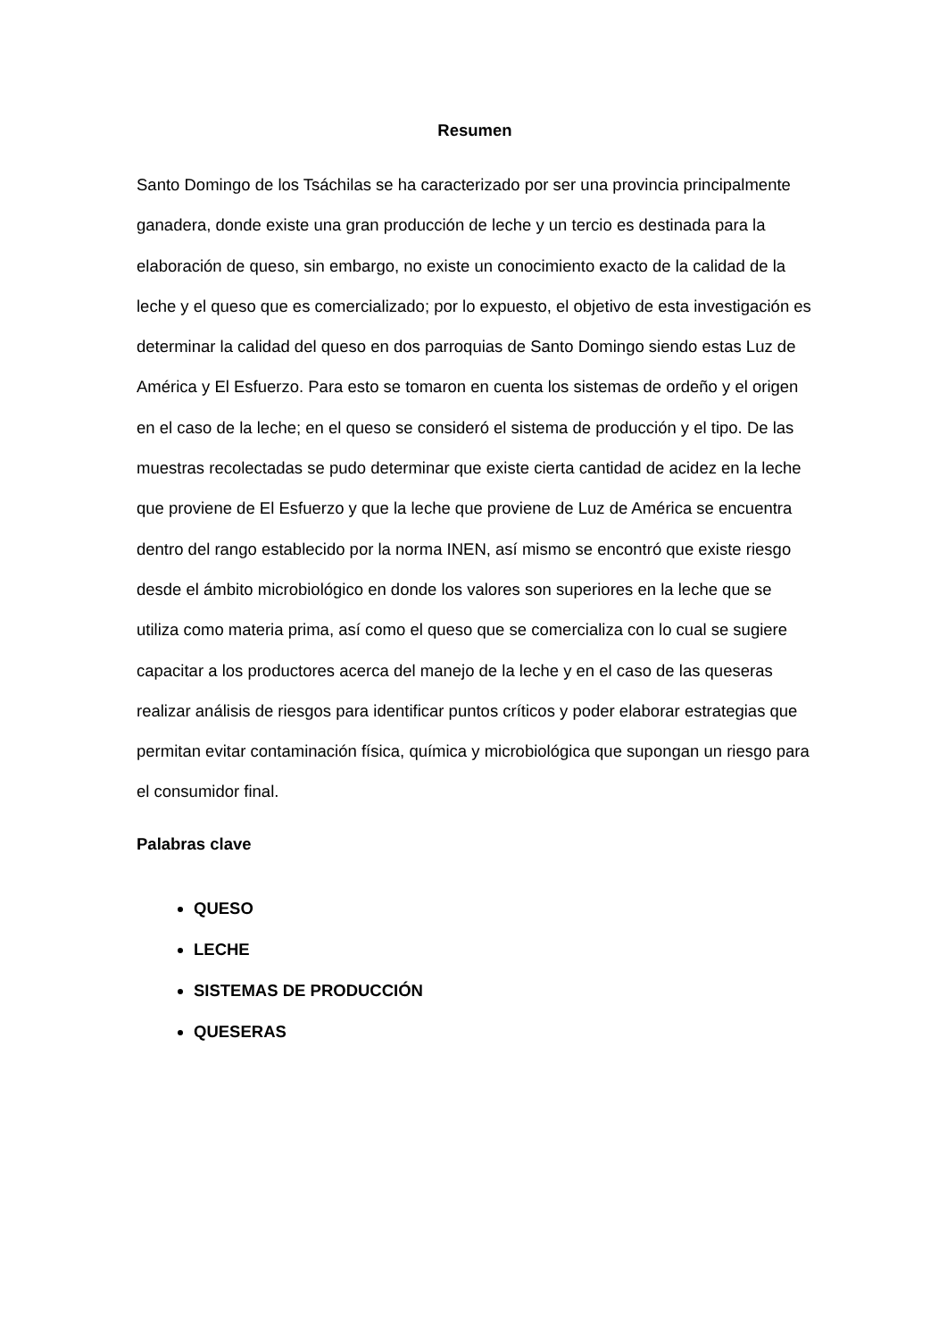Resumen
Santo Domingo de los Tsáchilas se ha caracterizado por ser una provincia principalmente ganadera, donde existe una gran producción de leche y un tercio es destinada para la elaboración de queso, sin embargo, no existe un conocimiento exacto de la calidad de la leche y el queso que es comercializado; por lo expuesto, el objetivo de esta investigación es determinar la calidad del queso en dos parroquias de Santo Domingo siendo estas Luz de América y El Esfuerzo. Para esto se tomaron en cuenta los sistemas de ordeño y el origen en el caso de la leche; en el queso se consideró el sistema de producción y el tipo. De las muestras recolectadas se pudo determinar que existe cierta cantidad de acidez en la leche que proviene de El Esfuerzo y que la leche que proviene de Luz de América se encuentra dentro del rango establecido por la norma INEN, así mismo se encontró que existe riesgo desde el ámbito microbiológico en donde los valores son superiores en la leche que se utiliza como materia prima, así como el queso que se comercializa con lo cual se sugiere capacitar a los productores acerca del manejo de la leche y en el caso de las queseras realizar análisis de riesgos para identificar puntos críticos y poder elaborar estrategias que permitan evitar contaminación física, química y microbiológica que supongan un riesgo para el consumidor final.
Palabras clave
QUESO
LECHE
SISTEMAS DE PRODUCCIÓN
QUESERAS